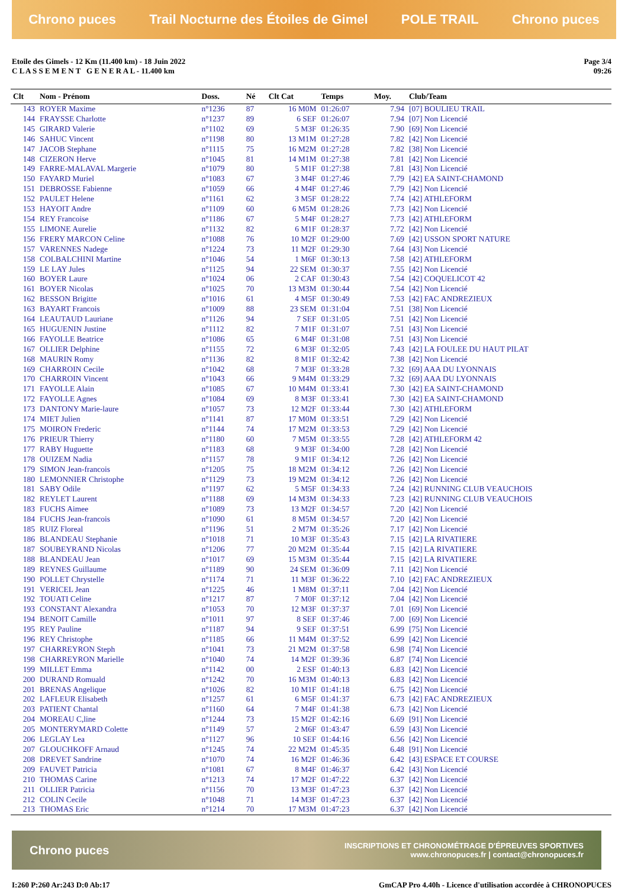Chrono puces Trail Nocturne des Étoiles de Gimel POLE TRAIL Chrono puces
Etoile des Gimels - 12 Km (11.400 km) - 18 Juin 2022
C L A S S E M E N T G E N E R A L - 11.400 km
Page 3/4
09:26
| Clt | Nom - Prénom | Doss. | Né | Clt Cat | Temps | Moy. | Club/Team |
| --- | --- | --- | --- | --- | --- | --- | --- |
| 143 | ROYER Maxime | n°1236 | 87 | 16 M0M | 01:26:07 | 7.94 | [07] BOULIEU TRAIL |
| 144 | FRAYSSE Charlotte | n°1237 | 89 | 6 SEF | 01:26:07 | 7.94 | [07] Non Licencié |
| 145 | GIRARD Valerie | n°1102 | 69 | 5 M3F | 01:26:35 | 7.90 | [69] Non Licencié |
| 146 | SAHUC Vincent | n°1198 | 80 | 13 M1M | 01:27:28 | 7.82 | [42] Non Licencié |
| 147 | JACOB Stephane | n°1115 | 75 | 16 M2M | 01:27:28 | 7.82 | [38] Non Licencié |
| 148 | CIZERON Herve | n°1045 | 81 | 14 M1M | 01:27:38 | 7.81 | [42] Non Licencié |
| 149 | FARRE-MALAVAL Margerie | n°1079 | 80 | 5 M1F | 01:27:38 | 7.81 | [43] Non Licencié |
| 150 | FAYARD Muriel | n°1083 | 67 | 3 M4F | 01:27:46 | 7.79 | [42] EA SAINT-CHAMOND |
| 151 | DEBROSSE Fabienne | n°1059 | 66 | 4 M4F | 01:27:46 | 7.79 | [42] Non Licencié |
| 152 | PAULET Helene | n°1161 | 62 | 3 M5F | 01:28:22 | 7.74 | [42] ATHLEFORM |
| 153 | HAYOIT Andre | n°1109 | 60 | 6 M5M | 01:28:26 | 7.73 | [42] Non Licencié |
| 154 | REY Francoise | n°1186 | 67 | 5 M4F | 01:28:27 | 7.73 | [42] ATHLEFORM |
| 155 | LIMONE Aurelie | n°1132 | 82 | 6 M1F | 01:28:37 | 7.72 | [42] Non Licencié |
| 156 | FRERY MARCON Celine | n°1088 | 76 | 10 M2F | 01:29:00 | 7.69 | [42] USSON SPORT NATURE |
| 157 | VARENNES Nadege | n°1224 | 73 | 11 M2F | 01:29:30 | 7.64 | [43] Non Licencié |
| 158 | COLBALCHINI Martine | n°1046 | 54 | 1 M6F | 01:30:13 | 7.58 | [42] ATHLEFORM |
| 159 | LE LAY Jules | n°1125 | 94 | 22 SEM | 01:30:37 | 7.55 | [42] Non Licencié |
| 160 | BOYER Laure | n°1024 | 06 | 2 CAF | 01:30:43 | 7.54 | [42] COQUELICOT 42 |
| 161 | BOYER Nicolas | n°1025 | 70 | 13 M3M | 01:30:44 | 7.54 | [42] Non Licencié |
| 162 | BESSON Brigitte | n°1016 | 61 | 4 M5F | 01:30:49 | 7.53 | [42] FAC ANDREZIEUX |
| 163 | BAYART Francois | n°1009 | 88 | 23 SEM | 01:31:04 | 7.51 | [38] Non Licencié |
| 164 | LEAUTAUD Lauriane | n°1126 | 94 | 7 SEF | 01:31:05 | 7.51 | [42] Non Licencié |
| 165 | HUGUENIN Justine | n°1112 | 82 | 7 M1F | 01:31:07 | 7.51 | [43] Non Licencié |
| 166 | FAYOLLE Beatrice | n°1086 | 65 | 6 M4F | 01:31:08 | 7.51 | [43] Non Licencié |
| 167 | OLLIER Delphine | n°1155 | 72 | 6 M3F | 01:32:05 | 7.43 | [42] LA FOULEE DU HAUT PILAT |
| 168 | MAURIN Romy | n°1136 | 82 | 8 M1F | 01:32:42 | 7.38 | [42] Non Licencié |
| 169 | CHARROIN Cecile | n°1042 | 68 | 7 M3F | 01:33:28 | 7.32 | [69] AAA DU LYONNAIS |
| 170 | CHARROIN Vincent | n°1043 | 66 | 9 M4M | 01:33:29 | 7.32 | [69] AAA DU LYONNAIS |
| 171 | FAYOLLE Alain | n°1085 | 67 | 10 M4M | 01:33:41 | 7.30 | [42] EA SAINT-CHAMOND |
| 172 | FAYOLLE Agnes | n°1084 | 69 | 8 M3F | 01:33:41 | 7.30 | [42] EA SAINT-CHAMOND |
| 173 | DANTONY Marie-laure | n°1057 | 73 | 12 M2F | 01:33:44 | 7.30 | [42] ATHLEFORM |
| 174 | MIET Julien | n°1141 | 87 | 17 M0M | 01:33:51 | 7.29 | [42] Non Licencié |
| 175 | MOIRON Frederic | n°1144 | 74 | 17 M2M | 01:33:53 | 7.29 | [42] Non Licencié |
| 176 | PRIEUR Thierry | n°1180 | 60 | 7 M5M | 01:33:55 | 7.28 | [42] ATHLEFORM 42 |
| 177 | RABY Huguette | n°1183 | 68 | 9 M3F | 01:34:00 | 7.28 | [42] Non Licencié |
| 178 | OUIZEM Nadia | n°1157 | 78 | 9 M1F | 01:34:12 | 7.26 | [42] Non Licencié |
| 179 | SIMON Jean-francois | n°1205 | 75 | 18 M2M | 01:34:12 | 7.26 | [42] Non Licencié |
| 180 | LEMONNIER Christophe | n°1129 | 73 | 19 M2M | 01:34:12 | 7.26 | [42] Non Licencié |
| 181 | SABY Odile | n°1197 | 62 | 5 M5F | 01:34:33 | 7.24 | [42] RUNNING CLUB VEAUCHOIS |
| 182 | REYLET Laurent | n°1188 | 69 | 14 M3M | 01:34:33 | 7.23 | [42] RUNNING CLUB VEAUCHOIS |
| 183 | FUCHS Aimee | n°1089 | 73 | 13 M2F | 01:34:57 | 7.20 | [42] Non Licencié |
| 184 | FUCHS Jean-francois | n°1090 | 61 | 8 M5M | 01:34:57 | 7.20 | [42] Non Licencié |
| 185 | RUIZ Floreal | n°1196 | 51 | 2 M7M | 01:35:26 | 7.17 | [42] Non Licencié |
| 186 | BLANDEAU Stephanie | n°1018 | 71 | 10 M3F | 01:35:43 | 7.15 | [42] LA RIVATIERE |
| 187 | SOUBEYRAND Nicolas | n°1206 | 77 | 20 M2M | 01:35:44 | 7.15 | [42] LA RIVATIERE |
| 188 | BLANDEAU Jean | n°1017 | 69 | 15 M3M | 01:35:44 | 7.15 | [42] LA RIVATIERE |
| 189 | REYNES Guillaume | n°1189 | 90 | 24 SEM | 01:36:09 | 7.11 | [42] Non Licencié |
| 190 | POLLET Chrystelle | n°1174 | 71 | 11 M3F | 01:36:22 | 7.10 | [42] FAC ANDREZIEUX |
| 191 | VERICEL Jean | n°1225 | 46 | 1 M8M | 01:37:11 | 7.04 | [42] Non Licencié |
| 192 | TOUATI Celine | n°1217 | 87 | 7 M0F | 01:37:12 | 7.04 | [42] Non Licencié |
| 193 | CONSTANT Alexandra | n°1053 | 70 | 12 M3F | 01:37:37 | 7.01 | [69] Non Licencié |
| 194 | BENOIT Camille | n°1011 | 97 | 8 SEF | 01:37:46 | 7.00 | [69] Non Licencié |
| 195 | REY Pauline | n°1187 | 94 | 9 SEF | 01:37:51 | 6.99 | [75] Non Licencié |
| 196 | REY Christophe | n°1185 | 66 | 11 M4M | 01:37:52 | 6.99 | [42] Non Licencié |
| 197 | CHARREYRON Steph | n°1041 | 73 | 21 M2M | 01:37:58 | 6.98 | [74] Non Licencié |
| 198 | CHARREYRON Marielle | n°1040 | 74 | 14 M2F | 01:39:36 | 6.87 | [74] Non Licencié |
| 199 | MILLET Emma | n°1142 | 00 | 2 ESF | 01:40:13 | 6.83 | [42] Non Licencié |
| 200 | DURAND Romuald | n°1242 | 70 | 16 M3M | 01:40:13 | 6.83 | [42] Non Licencié |
| 201 | BRENAS Angelique | n°1026 | 82 | 10 M1F | 01:41:18 | 6.75 | [42] Non Licencié |
| 202 | LAFLEUR Elisabeth | n°1257 | 61 | 6 M5F | 01:41:37 | 6.73 | [42] FAC ANDREZIEUX |
| 203 | PATIENT Chantal | n°1160 | 64 | 7 M4F | 01:41:38 | 6.73 | [42] Non Licencié |
| 204 | MOREAU C,line | n°1244 | 73 | 15 M2F | 01:42:16 | 6.69 | [91] Non Licencié |
| 205 | MONTERYMARD Colette | n°1149 | 57 | 2 M6F | 01:43:47 | 6.59 | [43] Non Licencié |
| 206 | LEGLAY Lea | n°1127 | 96 | 10 SEF | 01:44:16 | 6.56 | [42] Non Licencié |
| 207 | GLOUCHKOFF Arnaud | n°1245 | 74 | 22 M2M | 01:45:35 | 6.48 | [91] Non Licencié |
| 208 | DREVET Sandrine | n°1070 | 74 | 16 M2F | 01:46:36 | 6.42 | [43] ESPACE ET COURSE |
| 209 | FAUVET Patricia | n°1081 | 67 | 8 M4F | 01:46:37 | 6.42 | [43] Non Licencié |
| 210 | THOMAS Carine | n°1213 | 74 | 17 M2F | 01:47:22 | 6.37 | [42] Non Licencié |
| 211 | OLLIER Patricia | n°1156 | 70 | 13 M3F | 01:47:23 | 6.37 | [42] Non Licencié |
| 212 | COLIN Cecile | n°1048 | 71 | 14 M3F | 01:47:23 | 6.37 | [42] Non Licencié |
| 213 | THOMAS Eric | n°1214 | 70 | 17 M3M | 01:47:23 | 6.37 | [42] Non Licencié |
Chrono puces INSCRIPTIONS ET CHRONOMÉTRAGE D'ÉPREUVES SPORTIVES
www.chronopuces.fr | contact@chronopuces.fr
I:260 P:260 Ar:243 D:0 Ab:17 GmCAP Pro 4.40h - Licence d'utilisation accordée à CHRONOPUCES